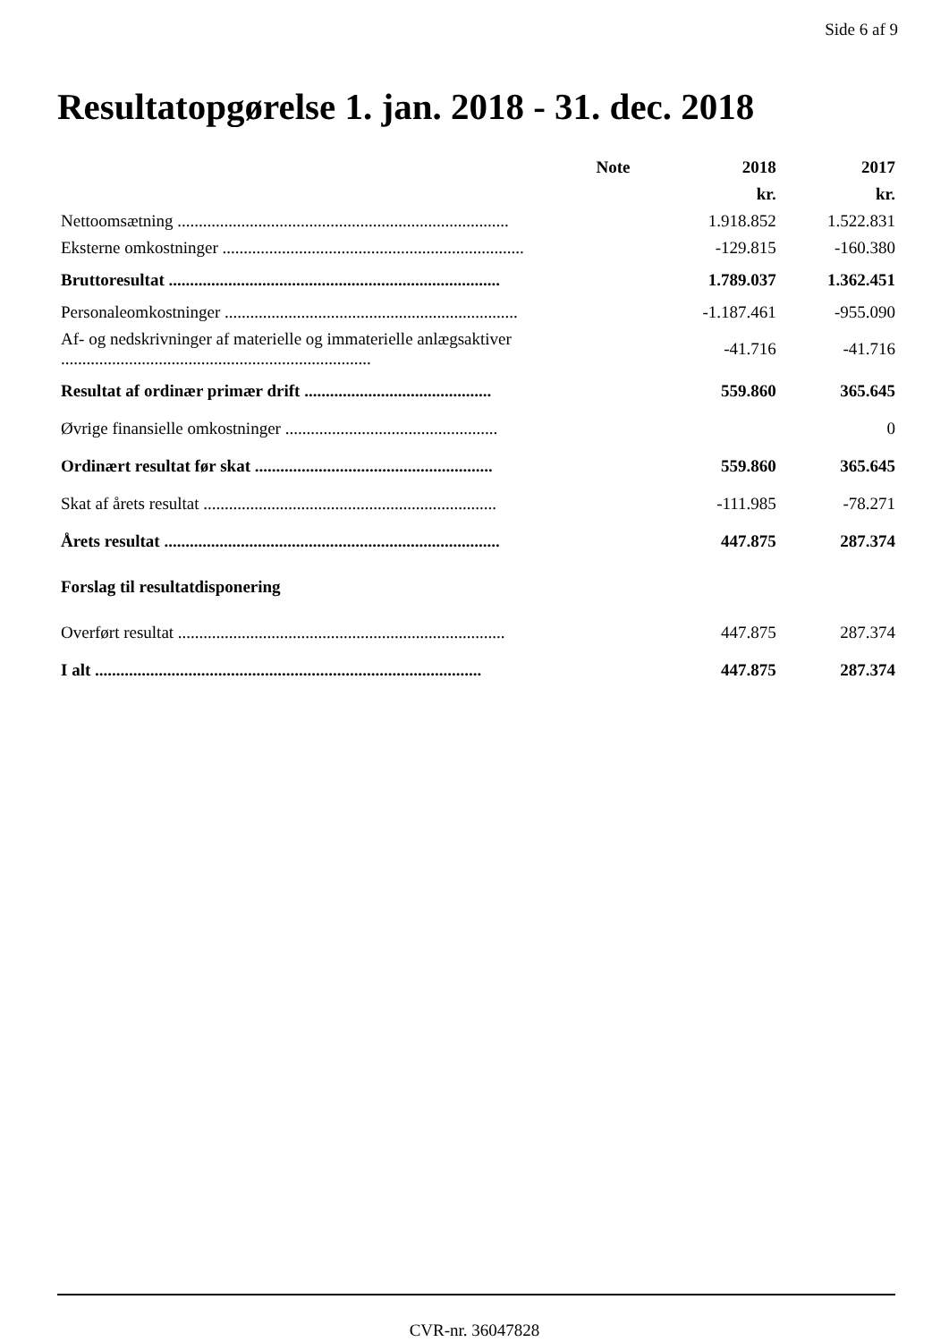Side 6 af 9
Resultatopgørelse 1. jan. 2018 - 31. dec. 2018
| | Note | 2018 | 2017 |
| --- | --- | --- | --- |
| | | kr. | kr. |
| Nettoomsætning .............................................................................. | | 1.918.852 | 1.522.831 |
| Eksterne omkostninger ....................................................................... | | -129.815 | -160.380 |
| Bruttoresultat .............................................................................. | | 1.789.037 | 1.362.451 |
| Personaleomkostninger ..................................................................... | | -1.187.461 | -955.090 |
| Af- og nedskrivninger af materielle og immaterielle anlægsaktiver ......................................................................... | | -41.716 | -41.716 |
| Resultat af ordinær primær drift ............................................ | | 559.860 | 365.645 |
| Øvrige finansielle omkostninger .................................................. | | | 0 |
| Ordinært resultat før skat ........................................................ | | 559.860 | 365.645 |
| Skat af årets resultat ..................................................................... | | -111.985 | -78.271 |
| Årets resultat ............................................................................... | | 447.875 | 287.374 |
| Forslag til resultatdisponering | | | |
| Overført resultat ............................................................................. | | 447.875 | 287.374 |
| I alt ........................................................................................... | | 447.875 | 287.374 |
CVR-nr. 36047828